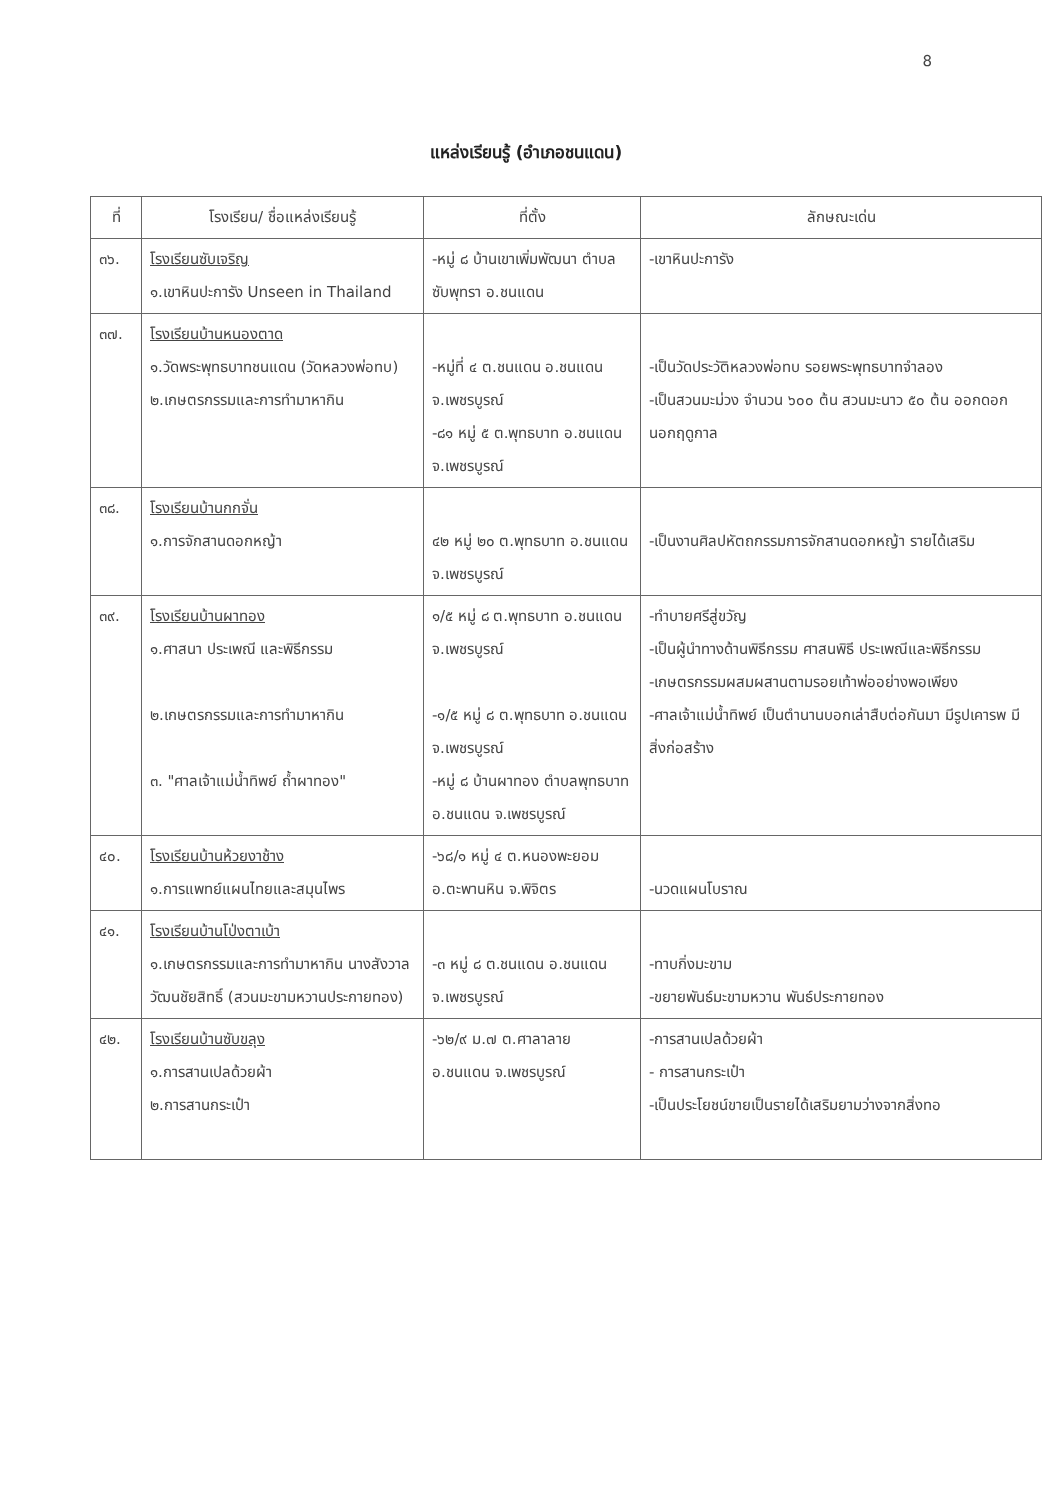8
แหล่งเรียนรู้ (อำเภอชนแดน)
| ที่ | โรงเรียน/ ชื่อแหล่งเรียนรู้ | ที่ตั้ง | ลักษณะเด่น |
| --- | --- | --- | --- |
| ๓๖. | โรงเรียนซับเจริญ ๑.เขาหินปะการัง Unseen in Thailand | -หมู่ ๘ บ้านเขาเพิ่มพัฒนา ตำบลซับพุทรา อ.ชนแดน | -เขาหินปะการัง |
| ๓๗. | โรงเรียนบ้านหนองตาด ๑.วัดพระพุทธบาทชนแดน (วัดหลวงพ่อทบ) ๒.เกษตรกรรมและการทำมาหากิน | -หมู่ที่ ๔ ต.ชนแดน อ.ชนแดน จ.เพชรบูรณ์ -๘๑ หมู่ ๕ ต.พุทธบาท อ.ชนแดน จ.เพชรบูรณ์ | -เป็นวัดประวัติหลวงพ่อทบ รอยพระพุทธบาทจำลอง -เป็นสวนมะม่วง จำนวน ๖๐๐ ต้น สวนมะนาว ๕๐ ต้น ออกดอกนอกฤดูกาล |
| ๓๘. | โรงเรียนบ้านกกจั่น ๑.การจักสานดอกหญ้า | ๔๒ หมู่ ๒๐ ต.พุทธบาท อ.ชนแดน จ.เพชรบูรณ์ | -เป็นงานศิลปหัตถกรรมการจักสานดอกหญ้า รายได้เสริม |
| ๓๙. | โรงเรียนบ้านผาทอง ๑.ศาสนา ประเพณี และพิธีกรรม ๒.เกษตรกรรมและการทำมาหากิน ๓. "ศาลเจ้าแม่น้ำทิพย์ ถ้ำผาทอง" | ๑/๕ หมู่ ๘ ต.พุทธบาท อ.ชนแดน จ.เพชรบูรณ์ -๑/๕ หมู่ ๘ ต.พุทธบาท อ.ชนแดน จ.เพชรบูรณ์ -หมู่ ๘ บ้านผาทอง ตำบลพุทธบาท อ.ชนแดน จ.เพชรบูรณ์ | -ทำบายศรีสู่ขวัญ -เป็นผู้นำทางด้านพิธีกรรม ศาสนพิธี ประเพณีและพิธีกรรม -เกษตรกรรมผสมผสานตามรอยเท้าพ่ออย่างพอเพียง -ศาลเจ้าแม่น้ำทิพย์ เป็นตำนานบอกเล่าสืบต่อกันมา มีรูปเคารพ มีสิ่งก่อสร้าง |
| ๔๐. | โรงเรียนบ้านห้วยงาช้าง ๑.การแพทย์แผนไทยและสมุนไพร | -๖๘/๑ หมู่ ๔ ต.หนองพะยอม อ.ตะพานหิน จ.พิจิตร | -นวดแผนโบราณ |
| ๔๑. | โรงเรียนบ้านโป่งตาเบ้า ๑.เกษตรกรรมและการทำมาหากิน นางสังวาล วัฒนชัยสิทธิ์ (สวนมะขามหวานประกายทอง) | -๓ หมู่ ๘ ต.ชนแดน อ.ชนแดน จ.เพชรบูรณ์ | -ทาบกิ่งมะขาม -ขยายพันธ์มะขามหวาน พันธ์ประกายทอง |
| ๔๒. | โรงเรียนบ้านซับขลุง ๑.การสานเปลด้วยผ้า ๒.การสานกระเป๋า | -๖๒/๙ ม.๗ ต.ศาลาลาย อ.ชนแดน จ.เพชรบูรณ์ | -การสานเปลด้วยผ้า - การสานกระเป๋า -เป็นประโยชน์ขายเป็นรายได้เสริมยามว่างจากสิ่งทอ |